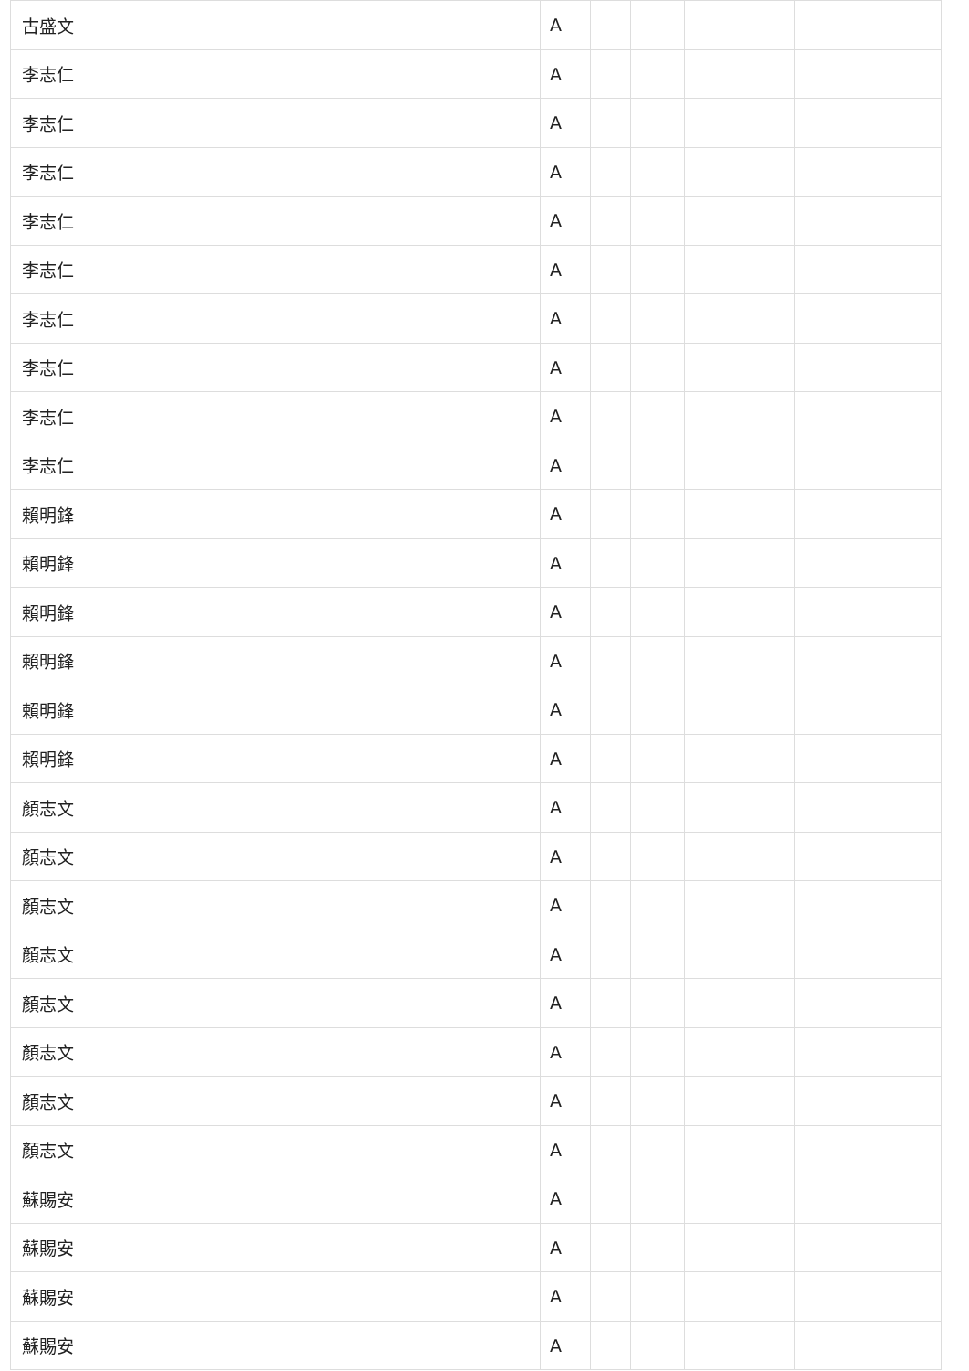| 古盛文 | A | | | | | | |
| 李志仁 | A | | | | | | |
| 李志仁 | A | | | | | | |
| 李志仁 | A | | | | | | |
| 李志仁 | A | | | | | | |
| 李志仁 | A | | | | | | |
| 李志仁 | A | | | | | | |
| 李志仁 | A | | | | | | |
| 李志仁 | A | | | | | | |
| 李志仁 | A | | | | | | |
| 賴明鋒 | A | | | | | | |
| 賴明鋒 | A | | | | | | |
| 賴明鋒 | A | | | | | | |
| 賴明鋒 | A | | | | | | |
| 賴明鋒 | A | | | | | | |
| 賴明鋒 | A | | | | | | |
| 顏志文 | A | | | | | | |
| 顏志文 | A | | | | | | |
| 顏志文 | A | | | | | | |
| 顏志文 | A | | | | | | |
| 顏志文 | A | | | | | | |
| 顏志文 | A | | | | | | |
| 顏志文 | A | | | | | | |
| 顏志文 | A | | | | | | |
| 蘇賜安 | A | | | | | | |
| 蘇賜安 | A | | | | | | |
| 蘇賜安 | A | | | | | | |
| 蘇賜安 | A | | | | | | |